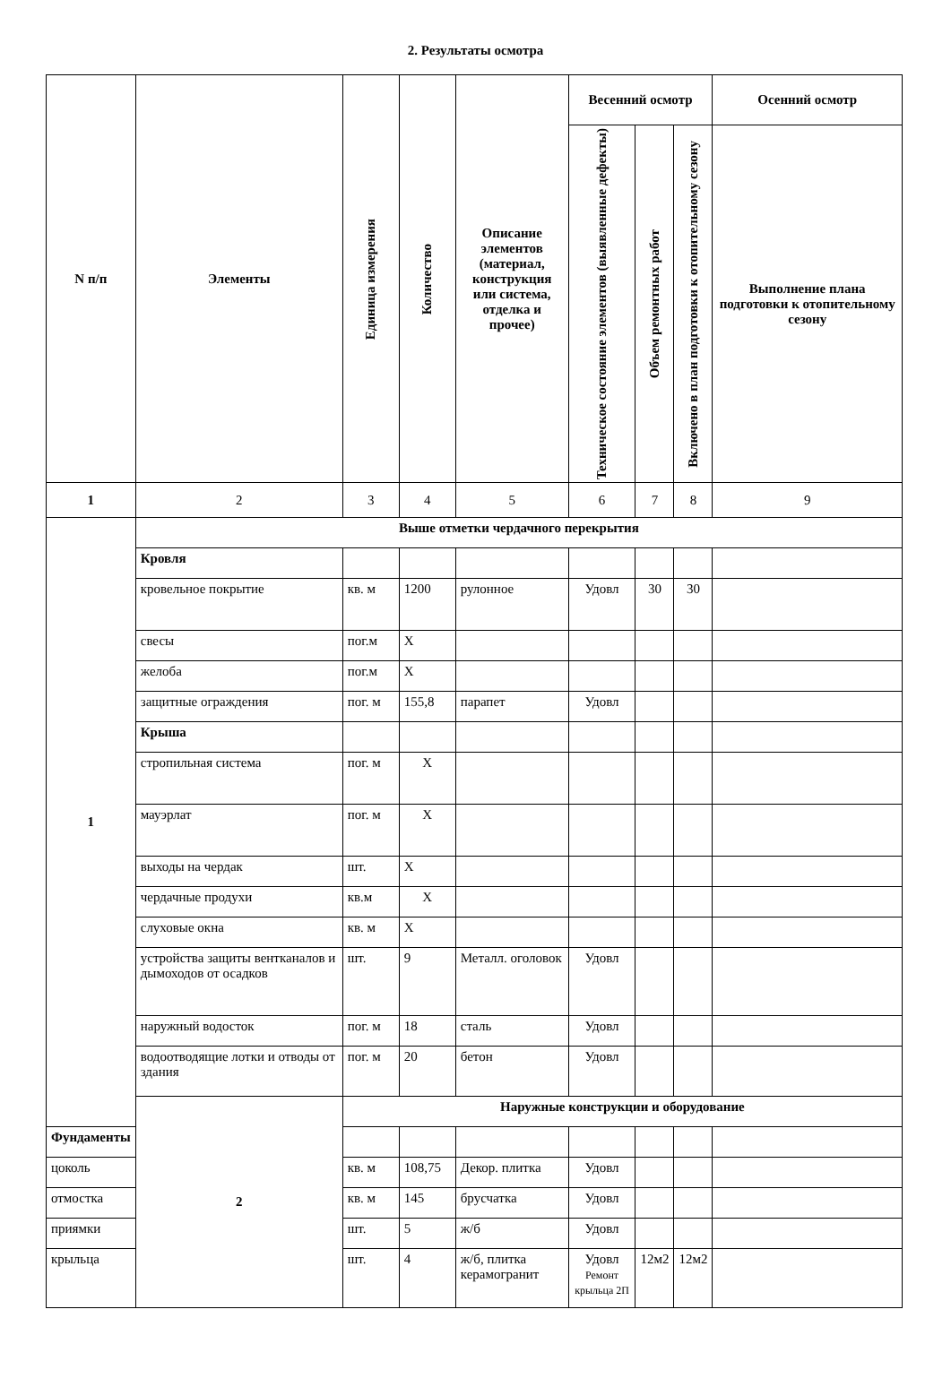2. Результаты осмотра
| N п/п | Элементы | Единица измерения | Количество | Описание элементов (материал, конструкция или система, отделка и прочее) | Весенний осмотр | | | Осенний осмотр |
| --- | --- | --- | --- | --- | --- | --- | --- | --- |
| | | | | | Техническое состояние элементов (выявленные дефекты) | Объем ремонтных работ | Включено в план подготовки к отопительному сезону | Выполнение плана подготовки к отопительному сезону |
| 1 | 2 | 3 | 4 | 5 | 6 | 7 | 8 | 9 |
| 1 | Выше отметки чердачного перекрытия | | | | | | | |
| | Кровля | | | | | | | |
| | кровельное покрытие | кв. м | 1200 | рулонное | Удовл | 30 | 30 | |
| | свесы | пог.м | Х | | | | | |
| | желоба | пог.м | Х | | | | | |
| | защитные ограждения | пог. м | 155,8 | парапет | Удовл | | | |
| | Крыша | | | | | | | |
| | стропильная система | пог. м | Х | | | | | |
| | мауэрлат | пог. м | Х | | | | | |
| | выходы на чердак | шт. | Х | | | | | |
| | чердачные продухи | кв.м | Х | | | | | |
| | слуховые окна | кв. м | Х | | | | | |
| | устройства защиты вентканалов и дымоходов от осадков | шт. | 9 | Металл. оголовок | Удовл | | | |
| | наружный водосток | пог. м | 18 | сталь | Удовл | | | |
| | водоотводящие лотки и отводы от здания | пог. м | 20 | бетон | Удовл | | | |
| | 2 | Наружные конструкции и оборудование | | | | | | |
| Фундаменты | | | | | | | | |
| цоколь | | кв. м | 108,75 | Декор. плитка | Удовл | | | |
| отмостка | | кв. м | 145 | брусчатка | Удовл | | | |
| приямки | | шт. | 5 | ж/б | Удовл | | | |
| крыльца | | шт. | 4 | ж/б, плитка керамогранит | Удовл Ремонт крыльца 2П | 12м2 | 12м2 | |